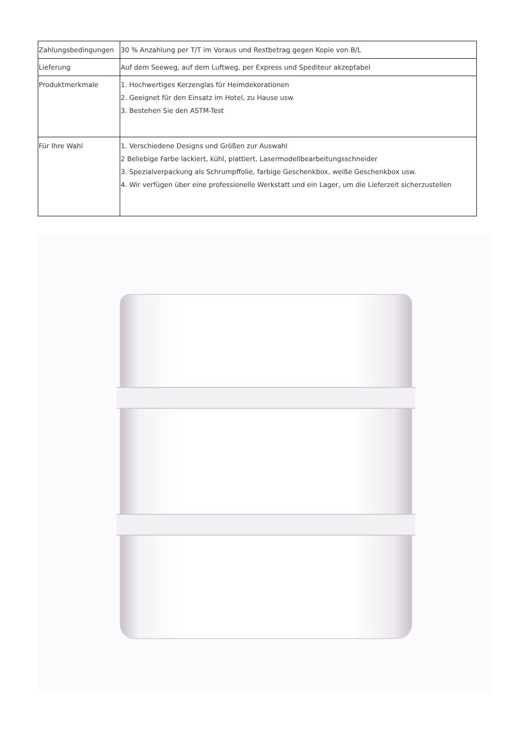| Zahlungsbedingungen | 30 % Anzahlung per T/T im Voraus und Restbetrag gegen Kopie von B/L |
| Lieferung | Auf dem Seeweg, auf dem Luftweg, per Express und Spediteur akzeptabel |
| Produktmerkmale | 1. Hochwertiges Kerzenglas für Heimdekorationen 2. Geeignet für den Einsatz im Hotel, zu Hause usw. 3. Bestehen Sie den ASTM-Test |
| Für Ihre Wahl | 1. Verschiedene Designs und Größen zur Auswahl 2 Beliebige Farbe lackiert, kühl, plattiert, Lasermodellbearbeitungsschneider 3. Spezialverpackung als Schrumpffolie, farbige Geschenkbox, weiße Geschenkbox usw. 4. Wir verfügen über eine professionelle Werkstatt und ein Lager, um die Lieferzeit sicherzustellen |